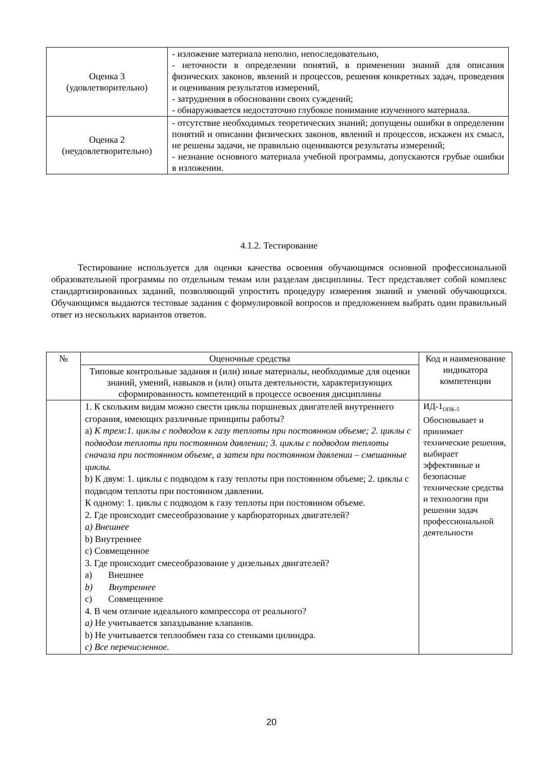| Оценка 3 (удовлетворительно) | - изложение материала неполно, непоследовательно, - неточности в определении понятий, в применении знаний для описания физических законов, явлений и процессов, решения конкретных задач, проведения и оценивания результатов измерений, - затруднения в обосновании своих суждений; - обнаруживается недостаточно глубокое понимание изученного материала. |
| Оценка 2 (неудовлетворительно) | - отсутствие необходимых теоретических знаний; допущены ошибки в определении понятий и описании физических законов, явлений и процессов, искажен их смысл, не решены задачи, не правильно оцениваются результаты измерений; - незнание основного материала учебной программы, допускаются грубые ошибки в изложении. |
4.1.2. Тестирование
Тестирование используется для оценки качества освоения обучающимся основной профессиональной образовательной программы по отдельным темам или разделам дисциплины. Тест представляет собой комплекс стандартизированных заданий, позволяющий упростить процедуру измерения знаний и умений обучающихся. Обучающимся выдаются тестовые задания с формулировкой вопросов и предложением выбрать один правильный ответ из нескольких вариантов ответов.
| № | Оценочные средства | Код и наименование индикатора компетенции |
| --- | --- | --- |
| | Типовые контрольные задания и (или) иные материалы, необходимые для оценки знаний, умений, навыков и (или) опыта деятельности, характеризующих сформированность компетенций в процессе освоения дисциплины | |
| | 1. К скольким видам можно свести циклы поршневых двигателей внутреннего сгорания, имеющих различные принципы работы? а) К трем:1. циклы с подводом к газу теплоты при постоянном объеме; 2. циклы с подводом теплоты при постоянном давлении; 3. циклы с подводом теплоты сначала при постоянном объеме, а затем при постоянном давлении – смешанные циклы. b) К двум: 1. циклы с подводом к газу теплоты при постоянном объеме; 2. циклы с подводом теплоты при постоянном давлении. К одному: 1. циклы с подводом к газу теплоты при постоянном объеме. 2. Где происходит смесеобразование у карбюраторных двигателей? a) Внешнее b) Внутреннее c) Совмещенное 3. Где происходит смесеобразование у дизельных двигателей? a) Внешнее b) Внутреннее c) Совмещенное 4. В чем отличие идеального компрессора от реального? a) Не учитывается запаздывание клапанов. b) Не учитывается теплообмен газа со стенками цилиндра. c) Все перечисленное. | ИД-1<sub>ОПК-5</sub> Обосновывает и принимает технические решения, выбирает эффективные и безопасные технические средства и технологии при решении задач профессиональной деятельности |
20